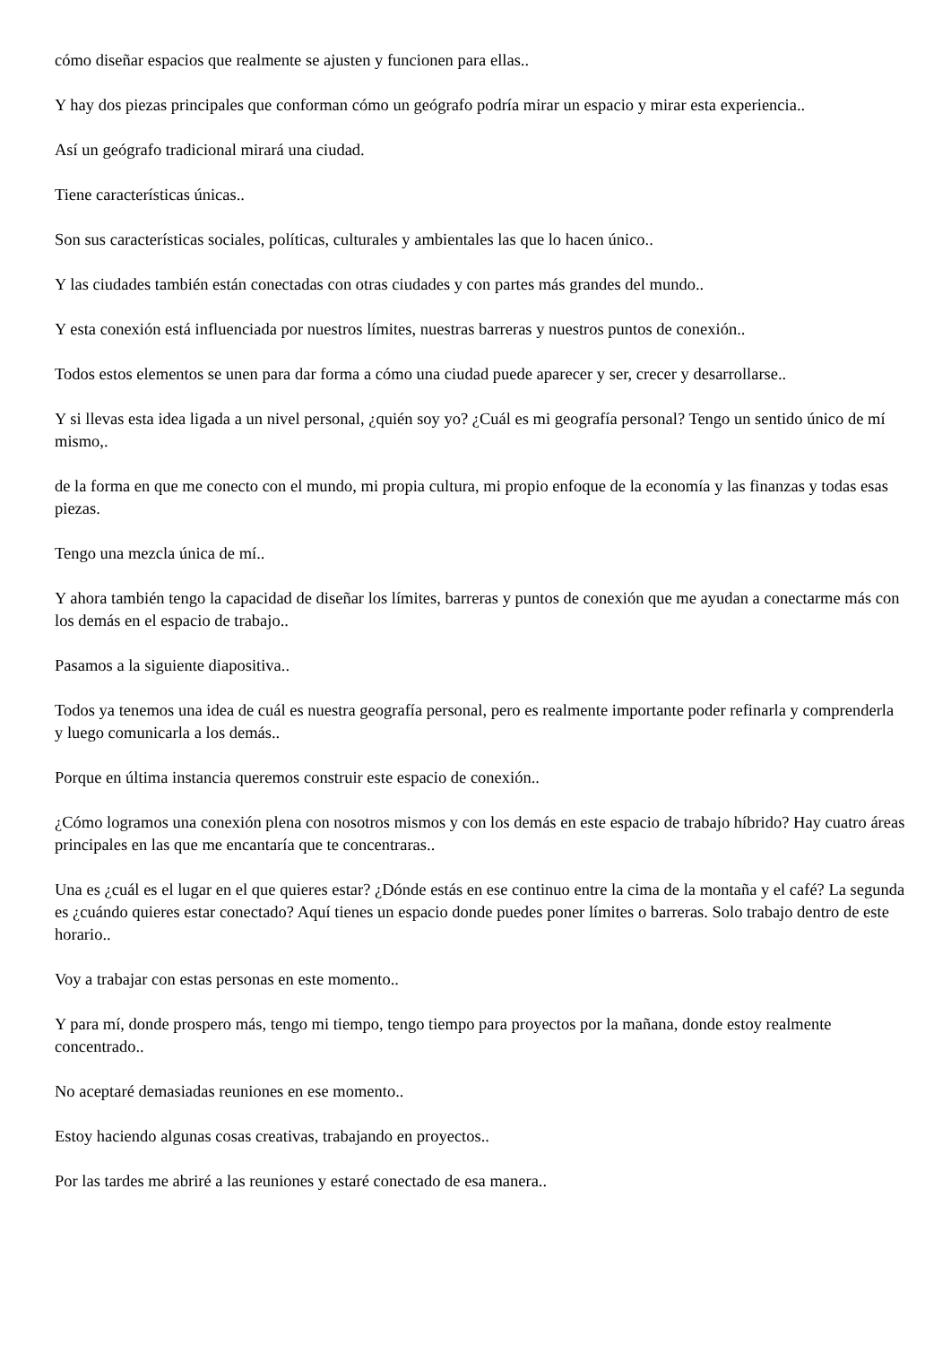cómo diseñar espacios que realmente se ajusten y funcionen para ellas..
Y hay dos piezas principales que conforman cómo un geógrafo podría mirar un espacio y mirar esta experiencia..
Así un geógrafo tradicional mirará una ciudad.
Tiene características únicas..
Son sus características sociales, políticas, culturales y ambientales las que lo hacen único..
Y las ciudades también están conectadas con otras ciudades y con partes más grandes del mundo..
Y esta conexión está influenciada por nuestros límites, nuestras barreras y nuestros puntos de conexión..
Todos estos elementos se unen para dar forma a cómo una ciudad puede aparecer y ser, crecer y desarrollarse..
Y si llevas esta idea ligada a un nivel personal, ¿quién soy yo? ¿Cuál es mi geografía personal? Tengo un sentido único de mí mismo,.
de la forma en que me conecto con el mundo, mi propia cultura, mi propio enfoque de la economía y las finanzas y todas esas piezas.
Tengo una mezcla única de mí..
Y ahora también tengo la capacidad de diseñar los límites, barreras y puntos de conexión que me ayudan a conectarme más con los demás en el espacio de trabajo..
Pasamos a la siguiente diapositiva..
Todos ya tenemos una idea de cuál es nuestra geografía personal, pero es realmente importante poder refinarla y comprenderla y luego comunicarla a los demás..
Porque en última instancia queremos construir este espacio de conexión..
¿Cómo logramos una conexión plena con nosotros mismos y con los demás en este espacio de trabajo híbrido? Hay cuatro áreas principales en las que me encantaría que te concentraras..
Una es ¿cuál es el lugar en el que quieres estar? ¿Dónde estás en ese continuo entre la cima de la montaña y el café? La segunda es ¿cuándo quieres estar conectado? Aquí tienes un espacio donde puedes poner límites o barreras. Solo trabajo dentro de este horario..
Voy a trabajar con estas personas en este momento..
Y para mí, donde prospero más, tengo mi tiempo, tengo tiempo para proyectos por la mañana, donde estoy realmente concentrado..
No aceptaré demasiadas reuniones en ese momento..
Estoy haciendo algunas cosas creativas, trabajando en proyectos..
Por las tardes me abriré a las reuniones y estaré conectado de esa manera..